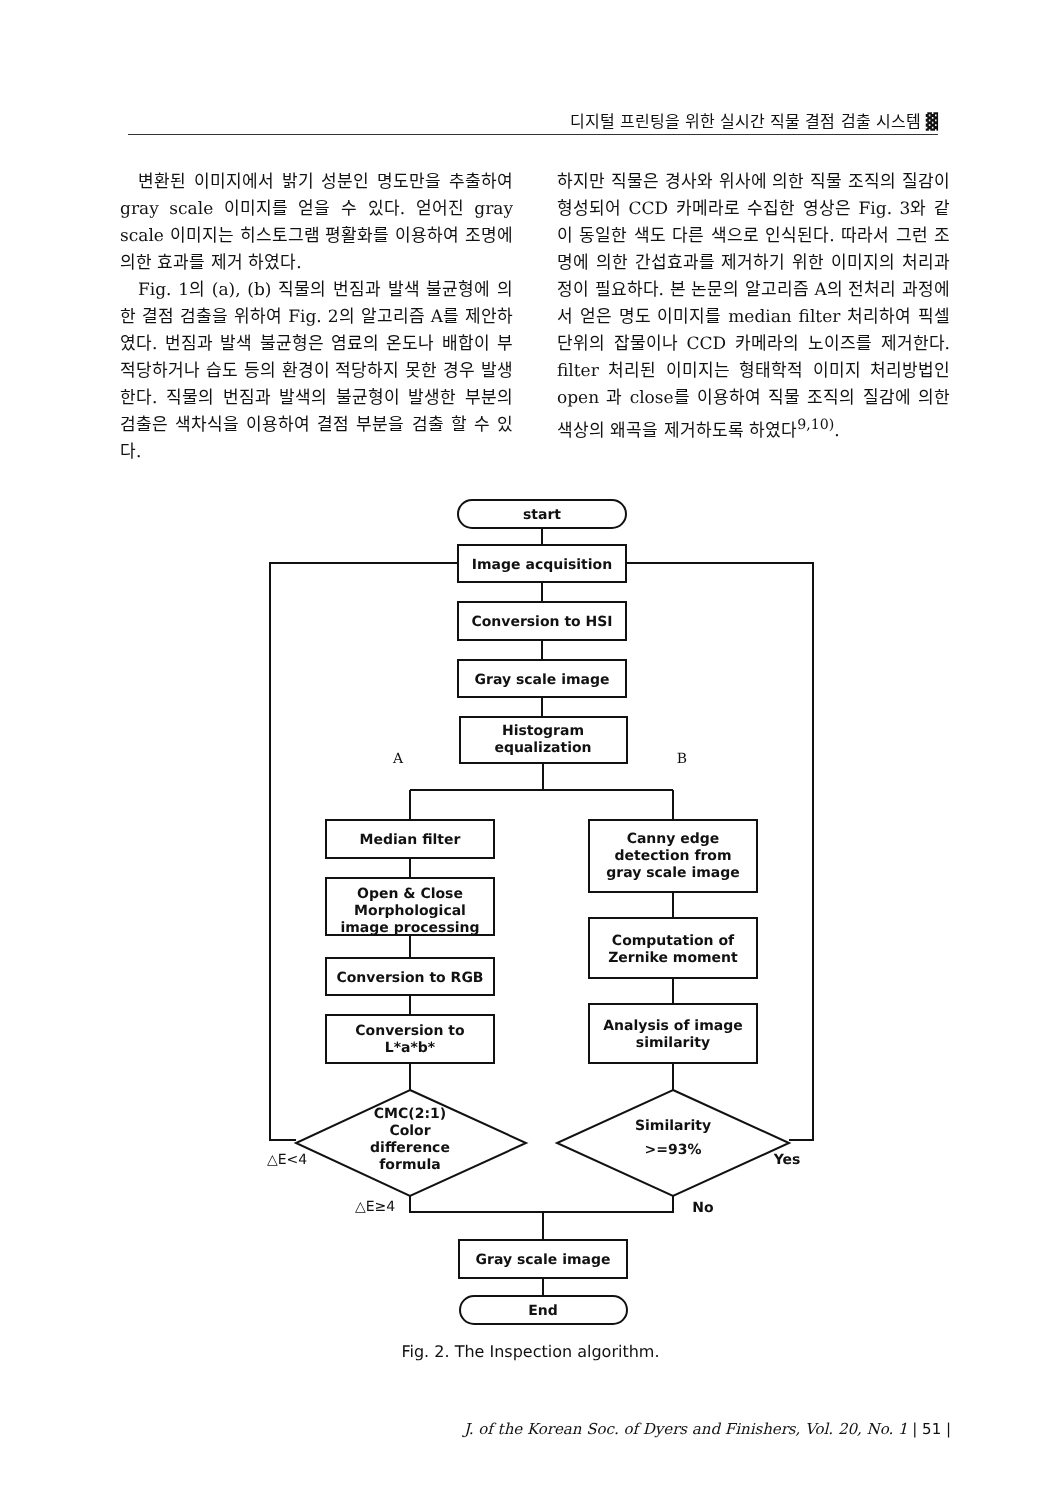디지털 프린팅을 위한 실시간 직물 결점 검출 시스템 ▓
변환된 이미지에서 밝기 성분인 명도만을 추출하여 gray scale 이미지를 얻을 수 있다. 얻어진 gray scale 이미지는 히스토그램 평활화를 이용하여 조명에 의한 효과를 제거 하였다.
Fig. 1의 (a), (b) 직물의 번짐과 발색 불균형에 의한 결점 검출을 위하여 Fig. 2의 알고리즘 A를 제안하였다. 번짐과 발색 불균형은 염료의 온도나 배합이 부적당하거나 습도 등의 환경이 적당하지 못한 경우 발생한다. 직물의 번짐과 발색의 불균형이 발생한 부분의 검출은 색차식을 이용하여 결점 부분을 검출 할 수 있다.
하지만 직물은 경사와 위사에 의한 직물 조직의 질감이 형성되어 CCD 카메라로 수집한 영상은 Fig. 3와 같이 동일한 색도 다른 색으로 인식된다. 따라서 그런 조명에 의한 간섭효과를 제거하기 위한 이미지의 처리과정이 필요하다. 본 논문의 알고리즘 A의 전처리 과정에서 얻은 명도 이미지를 median filter 처리하여 픽셀단위의 잡물이나 CCD 카메라의 노이즈를 제거한다. filter 처리된 이미지는 형태학적 이미지 처리방법인 open 과 close를 이용하여 직물 조직의 질감에 의한 색상의 왜곡을 제거하도록 하였다<sup>9,10)</sup>.
start
Image acquisition
Conversion to HSI
Gray scale image
Histogram
equalization
A
B
Median filter
Open & Close
Morphological
image processing
Conversion to RGB
Conversion to
L*a*b*
Canny edge
detection from
gray scale image
Computation of
Zernike moment
Analysis of image
similarity
CMC(2:1)
Color
difference
formula
Similarity
>=93%
△E<4
△E≥4
Yes
No
Gray scale image
End
Fig. 2. The Inspection algorithm.
J. of the Korean Soc. of Dyers and Finishers, Vol. 20, No. 1 | 51 |